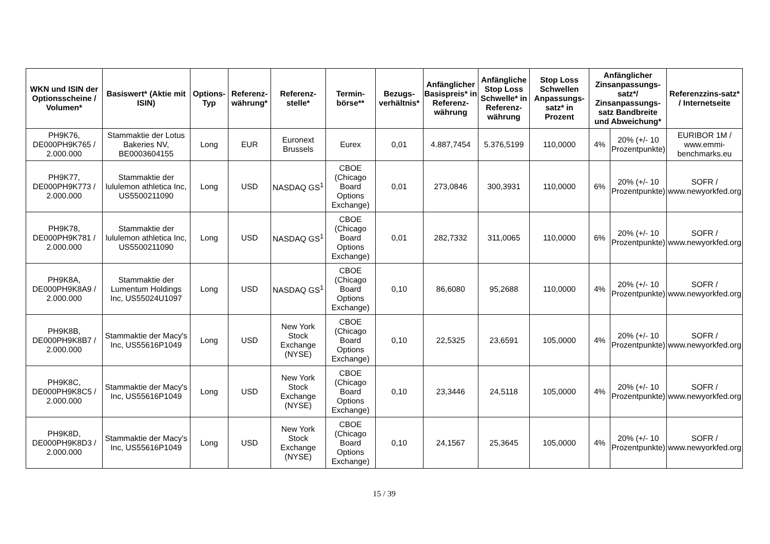| WKN und ISIN der Optionsscheine / Volumen* | Basiswert* (Aktie mit ISIN) | Options-Typ | Referenz-währung* | Referenz-stelle* | Termin-börse** | Bezugs-verhältnis* | Anfänglicher Basispreis* in Referenz-währung | Anfängliche Stop Loss Schwelle* in Referenz-währung | Stop Loss Schwellen Anpassungs-satz* in Prozent | Anfänglicher Zinsanpassungs-satz*/ Zinsanpassungs-satz Bandbreite und Abweichung* | | Referenzzins-satz* / Internetseite |
| --- | --- | --- | --- | --- | --- | --- | --- | --- | --- | --- | --- | --- |
| PH9K76, DE000PH9K765 / 2.000.000 | Stammaktie der Lotus Bakeries NV, BE0003604155 | Long | EUR | Euronext Brussels | Eurex | 0,01 | 4.887,7454 | 5.376,5199 | 110,0000 | 4% | 20% (+/- 10 Prozentpunkte) | EURIBOR 1M / www.emmi-benchmarks.eu |
| PH9K77, DE000PH9K773 / 2.000.000 | Stammaktie der lululemon athletica Inc, US5500211090 | Long | USD | NASDAQ GS<sup>1</sup> | CBOE (Chicago Board Options Exchange) | 0,01 | 273,0846 | 300,3931 | 110,0000 | 6% | 20% (+/- 10 Prozentpunkte) | SOFR / www.newyorkfed.org |
| PH9K78, DE000PH9K781 / 2.000.000 | Stammaktie der lululemon athletica Inc, US5500211090 | Long | USD | NASDAQ GS<sup>1</sup> | CBOE (Chicago Board Options Exchange) | 0,01 | 282,7332 | 311,0065 | 110,0000 | 6% | 20% (+/- 10 Prozentpunkte) | SOFR / www.newyorkfed.org |
| PH9K8A, DE000PH9K8A9 / 2.000.000 | Stammaktie der Lumentum Holdings Inc, US55024U1097 | Long | USD | NASDAQ GS<sup>1</sup> | CBOE (Chicago Board Options Exchange) | 0,10 | 86,6080 | 95,2688 | 110,0000 | 4% | 20% (+/- 10 Prozentpunkte) | SOFR / www.newyorkfed.org |
| PH9K8B, DE000PH9K8B7 / 2.000.000 | Stammaktie der Macy's Inc, US55616P1049 | Long | USD | New York Stock Exchange (NYSE) | CBOE (Chicago Board Options Exchange) | 0,10 | 22,5325 | 23,6591 | 105,0000 | 4% | 20% (+/- 10 Prozentpunkte) | SOFR / www.newyorkfed.org |
| PH9K8C, DE000PH9K8C5 / 2.000.000 | Stammaktie der Macy's Inc, US55616P1049 | Long | USD | New York Stock Exchange (NYSE) | CBOE (Chicago Board Options Exchange) | 0,10 | 23,3446 | 24,5118 | 105,0000 | 4% | 20% (+/- 10 Prozentpunkte) | SOFR / www.newyorkfed.org |
| PH9K8D, DE000PH9K8D3 / 2.000.000 | Stammaktie der Macy's Inc, US55616P1049 | Long | USD | New York Stock Exchange (NYSE) | CBOE (Chicago Board Options Exchange) | 0,10 | 24,1567 | 25,3645 | 105,0000 | 4% | 20% (+/- 10 Prozentpunkte) | SOFR / www.newyorkfed.org |
15 / 39